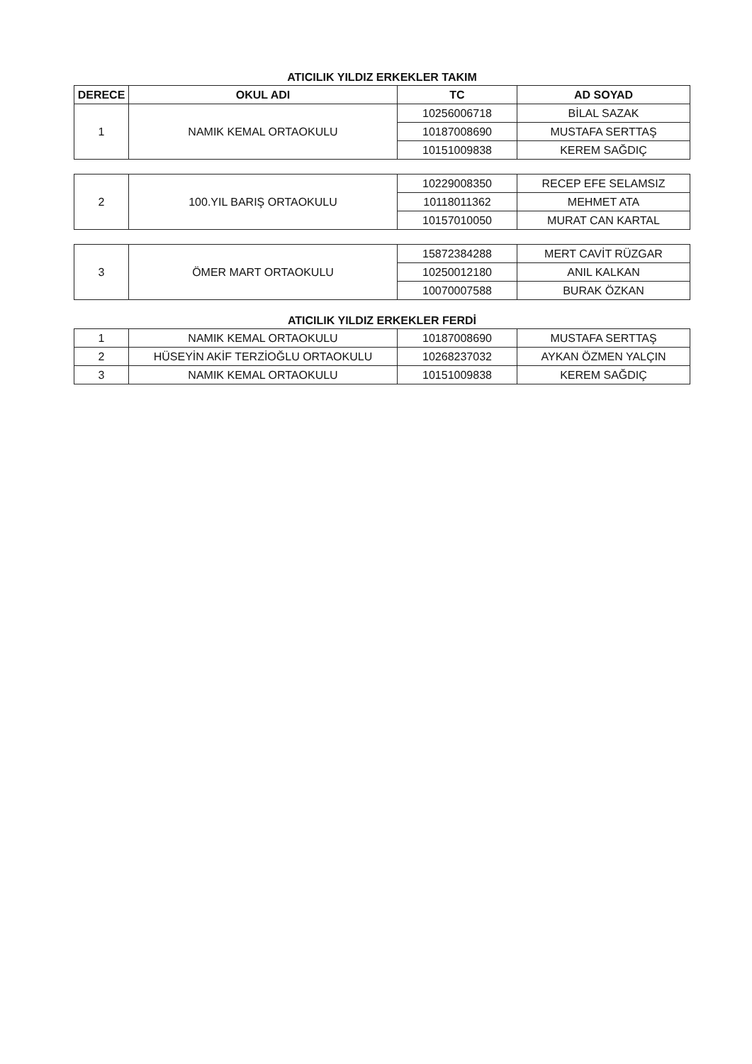ATICILIK YILDIZ ERKEKLER TAKIM
| DERECE | OKUL ADI | TC | AD SOYAD |
| --- | --- | --- | --- |
| 1 | NAMIK KEMAL ORTAOKULU | 10256006718 | BİLAL SAZAK |
| | | 10187008690 | MUSTAFA SERTTAŞ |
| | | 10151009838 | KEREM SAĞDIÇ |
| 2 | 100.YIL BARIŞ ORTAOKULU | 10229008350 | RECEP EFE SELAMSIZ |
| | | 10118011362 | MEHMET ATA |
| | | 10157010050 | MURAT CAN KARTAL |
| 3 | ÖMER MART ORTAOKULU | 15872384288 | MERT CAVİT RÜZGAR |
| | | 10250012180 | ANIL KALKAN |
| | | 10070007588 | BURAK ÖZKAN |
ATICILIK YILDIZ ERKEKLER FERDİ
| 1 | NAMIK KEMAL ORTAOKULU | 10187008690 | MUSTAFA SERTTAŞ |
| 2 | HÜSEYİN AKİF TERZİOĞLU ORTAOKULU | 10268237032 | AYKAN ÖZMEN YALÇIN |
| 3 | NAMIK KEMAL ORTAOKULU | 10151009838 | KEREM SAĞDIÇ |